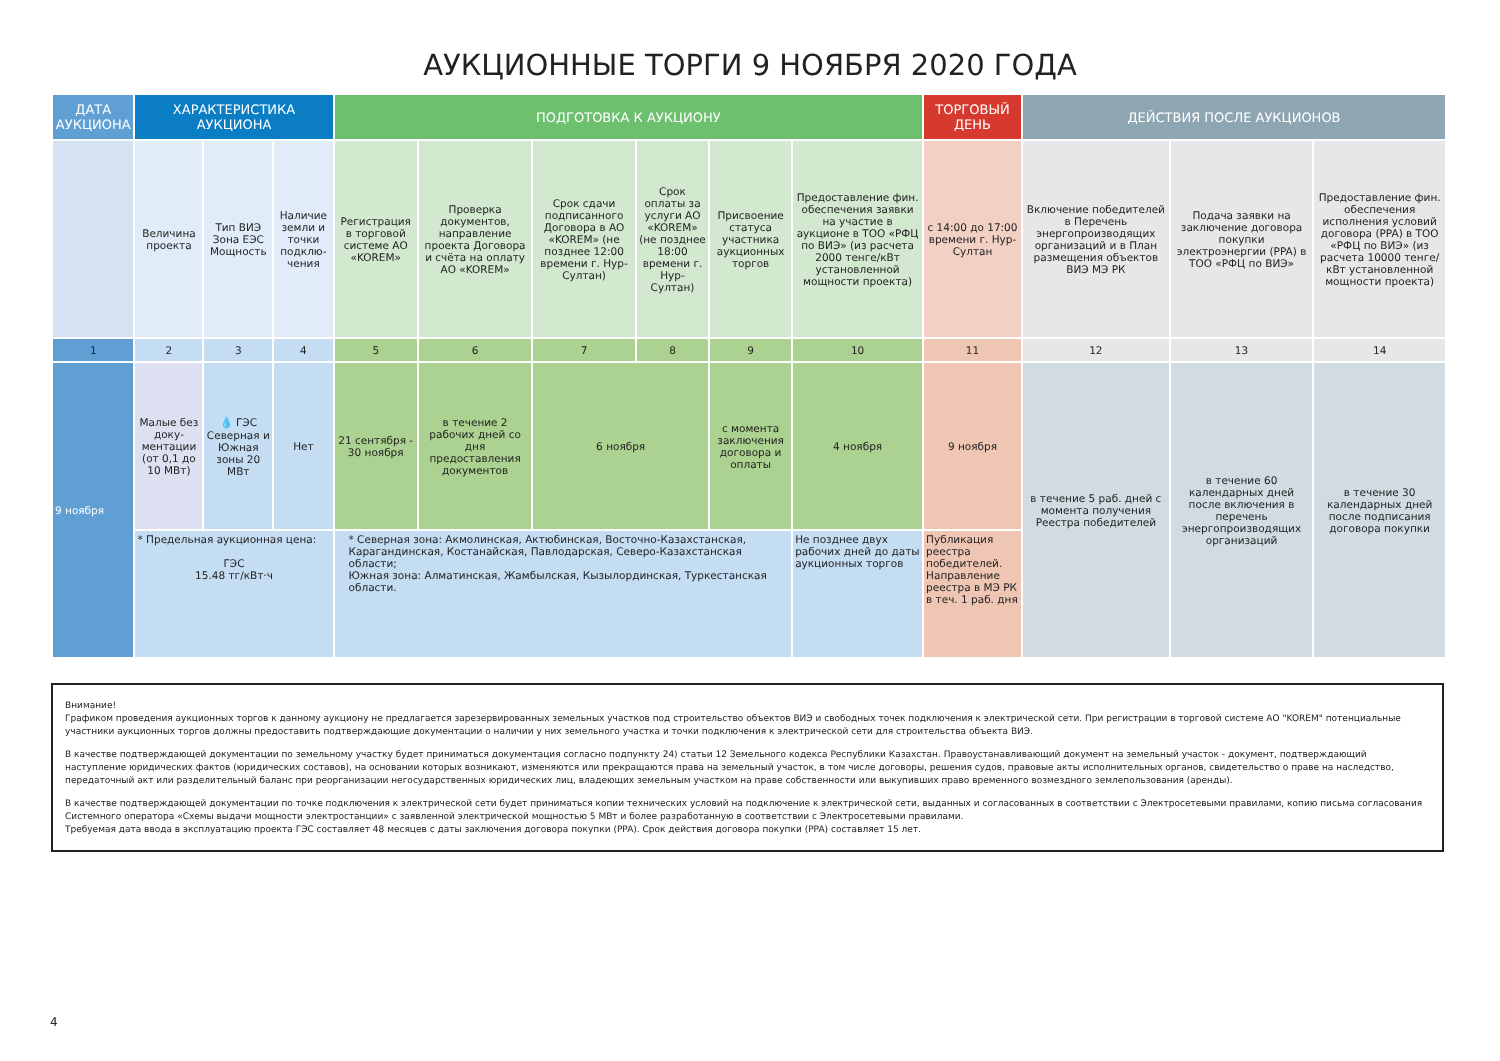АУКЦИОННЫЕ ТОРГИ 9 НОЯБРЯ 2020 ГОДА
| ДАТА АУКЦИОНА | ХАРАКТЕРИСТИКА АУКЦИОНА | | | ПОДГОТОВКА К АУКЦИОНУ | | | | | | ТОРГОВЫЙ ДЕНЬ | ДЕЙСТВИЯ ПОСЛЕ АУКЦИОНОВ | | |
| --- | --- | --- | --- | --- | --- | --- | --- | --- | --- | --- | --- | --- | --- |
| | Величина проекта | Тип ВИЭ Зона ЕЭС Мощность | Наличие земли и точки подклю­чения | Регистрация в торговой системе АО «KOREM» | Проверка документов, направление проекта Договора и счёта на оплату АО «KOREM» | Срок сдачи подписанного Договора в АО «KOREM» (не позднее 12:00 времени г. Нур-Султан) | Срок оплаты за услуги АО «KOREM» (не позднее 18:00 времени г. Нур-Султан) | Присвоение статуса участника аукционных торгов | Предоставление фин. обеспечения заявки на участие в аукционе в ТОО «РФЦ по ВИЭ» (из расчета 2000 тенге/кВт установленной мощности проекта) | с 14:00 до 17:00 времени г. Нур-Султан | Включение победителей в Перечень энергопроизводящих организаций и в План размещения объектов ВИЭ МЭ РК | Подача заявки на заключение договора покупки электроэнергии (PPA) в ТОО «РФЦ по ВИЭ» | Предоставление фин. обеспечения исполнения условий договора (PPA) в ТОО «РФЦ по ВИЭ» (из расчета 10000 тенге/кВт установленной мощности проекта) |
| 1 | 2 | 3 | 4 | 5 | 6 | 7 | 8 | 9 | 10 | 11 | 12 | 13 | 14 |
| 9 ноября | Малые без доку­ментации (от 0,1 до 10 МВт) | 💧 ГЭС Северная и Южная зоны 20 МВт | Нет | 21 сентября - 30 ноября | в течение 2 рабочих дней со дня предоставления документов | 6 ноября | | с момента заключения договора и оплаты | 4 ноября | 9 ноября | в течение 5 раб. дней с момента получения Реестра победителей | в течение 60 календарных дней после включения в перечень энергопроизводящих организаций | в течение 30 календарных дней после подписания договора покупки |
| | * Предельная аукционная цена: ГЭС 15.48 тг/кВт·ч | | | * Северная зона: Акмолинская, Актюбинская, Восточно-Казахстанская, Карагандинская, Костанайская, Павлодарская, Северо-Казахстанская области; Южная зона: Алматинская, Жамбылская, Кызылординская, Туркестанская области. | | | | | Не позднее двух рабочих дней до даты аукционных торгов | Публикация реестра победителей. Направление реестра в МЭ РК в теч. 1 раб. дня | | | |
Внимание!
Графиком проведения аукционных торгов к данному аукциону не предлагается зарезервированных земельных участков под строительство объектов ВИЭ и свободных точек подключения к электрической сети. При регистрации в торговой системе АО "KOREM" потенциальные участники аукционных торгов должны предоставить подтверждающие документации о наличии у них земельного участка и точки подключения к электрической сети для строительства объекта ВИЭ.
В качестве подтверждающей документации по земельному участку будет приниматься документация согласно подпункту 24) статьи 12 Земельного кодекса Республики Казахстан. Правоустанавливающий документ на земельный участок - документ, подтверждающий наступление юридических фактов (юридических составов), на основании которых возникают, изменяются или прекращаются права на земельный участок, в том числе договоры, решения судов, правовые акты исполнительных органов, свидетельство о праве на наследство, передаточный акт или разделительный баланс при реорганизации негосударственных юридических лиц, владеющих земельным участком на праве собственности или выкупивших право временного возмездного землепользования (аренды).
В качестве подтверждающей документации по точке подключения к электрической сети будет приниматься копии технических условий на подключение к электрической сети, выданных и согласованных в соответствии с Электросетевыми правилами, копию письма согласования Системного оператора «Схемы выдачи мощности электростанции» с заявленной электрической мощностью 5 МВт и более разработанную в соответствии с Электросетевыми правилами.
Требуемая дата ввода в эксплуатацию проекта ГЭС составляет 48 месяцев с даты заключения договора покупки (PPA). Срок действия договора покупки (PPA) составляет 15 лет.
4